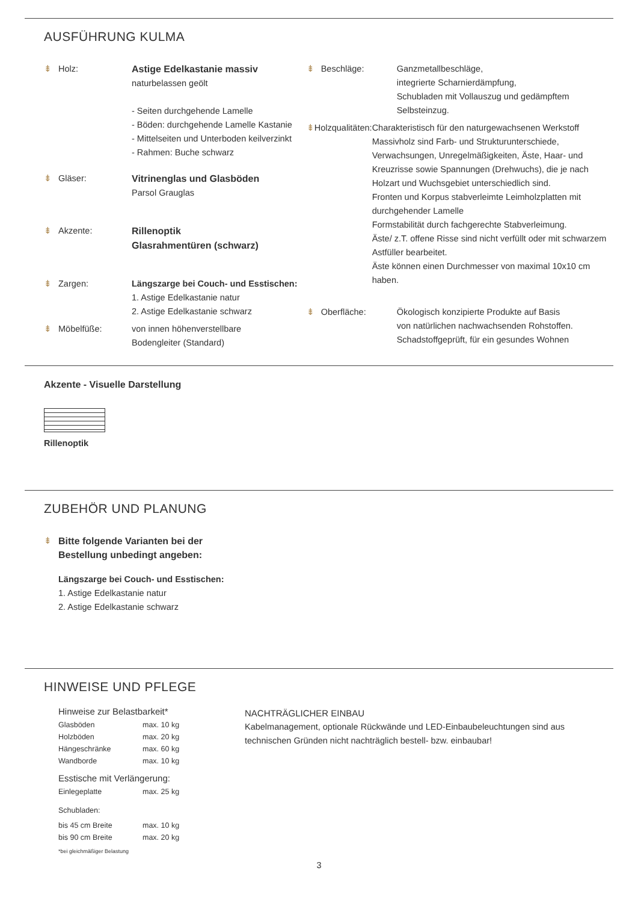AUSFÜHRUNG KULMA
⇟ Holz: Astige Edelkastanie massiv
naturbelassen geölt
- Seiten durchgehende Lamelle
- Böden: durchgehende Lamelle Kastanie
- Mittelseiten und Unterboden keilverzinkt
- Rahmen: Buche schwarz
⇟ Gläser: Vitrinenglas und Glasböden
Parsol Grauglas
⇟ Akzente: Rillenoptik
Glasrahmentüren (schwarz)
⇟ Zargen: Längszarge bei Couch- und Esstischen:
1. Astige Edelkastanie natur
2. Astige Edelkastanie schwarz
⇟ Möbelfüße: von innen höhenverstellbare
Bodengleiter (Standard)
⇟ Beschläge: Ganzmetallbeschläge,
integrierte Scharnierdämpfung,
Schubladen mit Vollauszug und gedämpftem
Selbsteinzug.
⇟ Holzqualitäten:
Charakteristisch für den naturgewachsenen Werkstoff Massivholz sind Farb- und Strukturunterschiede, Verwachsungen, Unregelmäßigkeiten, Äste, Haar- und Kreuzrisse sowie Spannungen (Drehwuchs), die je nach Holzart und Wuchsgebiet unterschiedlich sind.
Fronten und Korpus stabverleimte Leimholzplatten mit durchgehender Lamelle
Formstabilität durch fachgerechte Stabverleimung.
Äste/ z.T. offene Risse sind nicht verfüllt oder mit schwarzem Astfüller bearbeitet.
Äste können einen Durchmesser von maximal 10x10 cm haben.
⇟ Oberfläche: Ökologisch konzipierte Produkte auf Basis
von natürlichen nachwachsenden Rohstoffen.
Schadstoffgeprüft, für ein gesundes Wohnen
Akzente - Visuelle Darstellung
Rillenoptik
ZUBEHÖR UND PLANUNG
⇟ Bitte folgende Varianten bei der
Bestellung unbedingt angeben:
Längszarge bei Couch- und Esstischen:
1. Astige Edelkastanie natur
2. Astige Edelkastanie schwarz
HINWEISE UND PFLEGE
Hinweise zur Belastbarkeit*
| Glasböden | max. 10 kg |
| Holzböden | max. 20 kg |
| Hängeschränke | max. 60 kg |
| Wandborde | max. 10 kg |
Esstische mit Verlängerung:
| Einlegeplatte | max. 25 kg |
Schubladen:
| bis 45 cm Breite | max. 10 kg |
| bis 90 cm Breite | max. 20 kg |
*bei gleichmäßiger Belastung
NACHTRÄGLICHER EINBAU
Kabelmanagement, optionale Rückwände und LED-Einbaubeleuchtungen sind aus
technischen Gründen nicht nachträglich bestell- bzw. einbaubar!
3